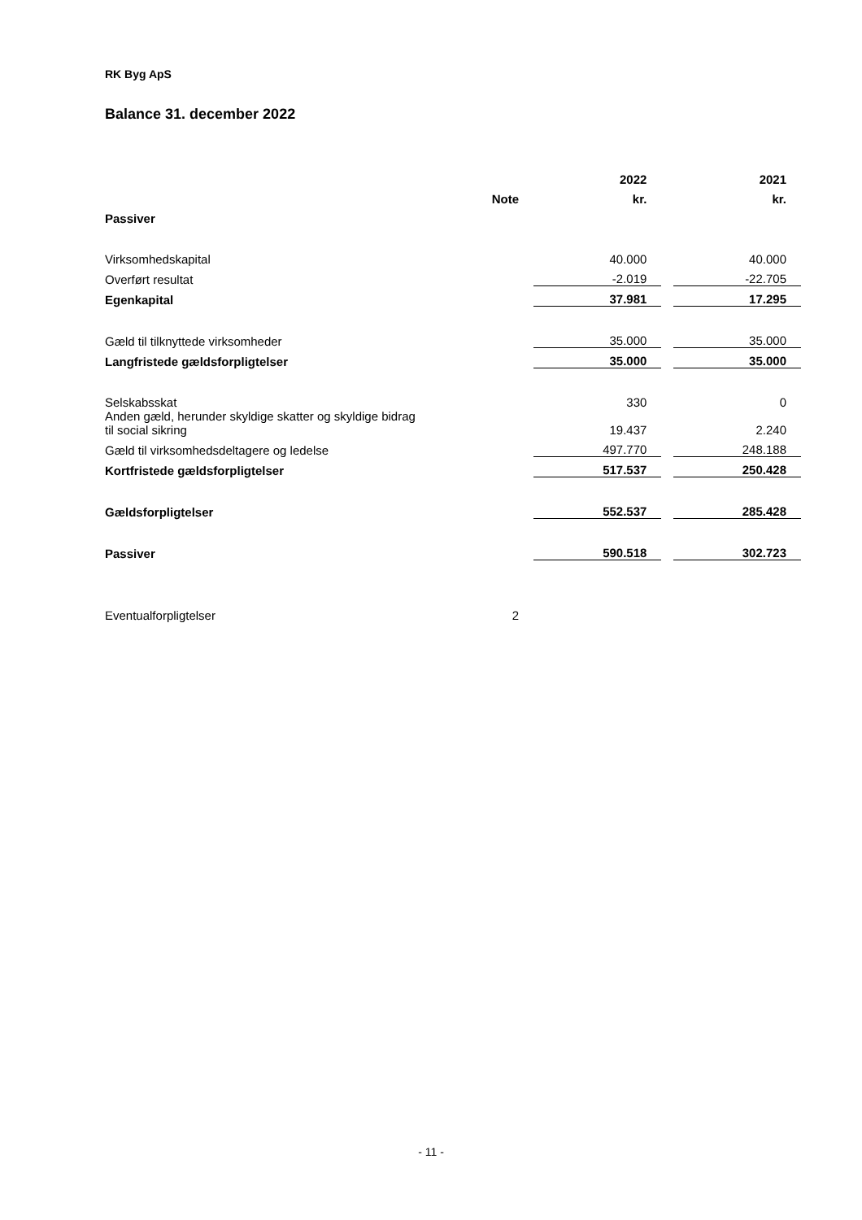RK Byg ApS
Balance 31. december 2022
| | | 2022 | | 2021 |
| --- | --- | --- | --- | --- |
| | Note | kr. | | kr. |
| Passiver | | | | |
| Virksomhedskapital | | 40.000 | | 40.000 |
| Overført resultat | | -2.019 | | -22.705 |
| Egenkapital | | 37.981 | | 17.295 |
| Gæld til tilknyttede virksomheder | | 35.000 | | 35.000 |
| Langfristede gældsforpligtelser | | 35.000 | | 35.000 |
| Selskabsskat | | 330 | | 0 |
| Anden gæld, herunder skyldige skatter og skyldige bidrag til social sikring | | 19.437 | | 2.240 |
| Gæld til virksomhedsdeltagere og ledelse | | 497.770 | | 248.188 |
| Kortfristede gældsforpligtelser | | 517.537 | | 250.428 |
| Gældsforpligtelser | | 552.537 | | 285.428 |
| Passiver | | 590.518 | | 302.723 |
| Eventualforpligtelser | 2 | | | |
- 11 -